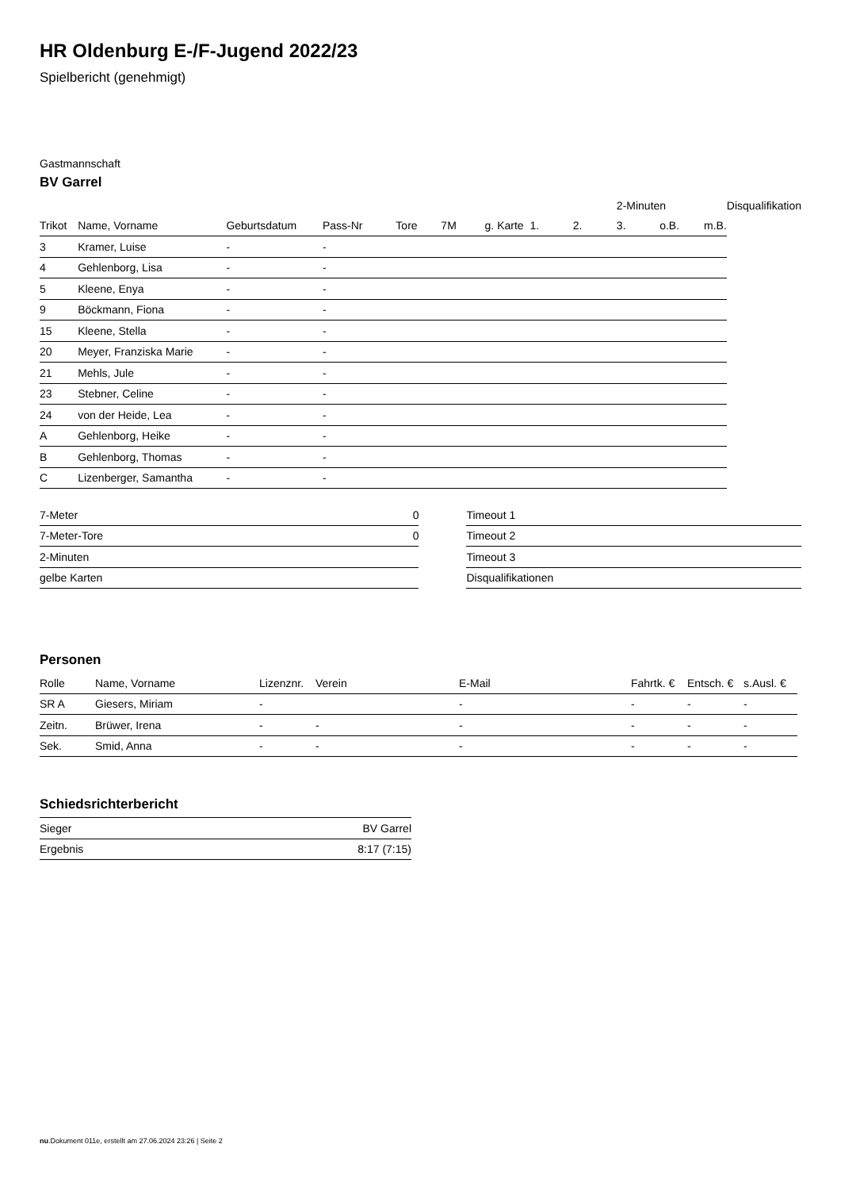HR Oldenburg E-/F-Jugend 2022/23
Spielbericht (genehmigt)
Gastmannschaft
BV Garrel
| | | | | | | | | | 2-Minuten | | | Disqualifikation |
| --- | --- | --- | --- | --- | --- | --- | --- | --- | --- | --- | --- | --- |
| Trikot | Name, Vorname | Geburtsdatum | Pass-Nr | Tore | 7M | g. Karte | 1. | 2. | 3. | o.B. | m.B. | |
| 3 | Kramer, Luise | - | - | | | | | | | | | |
| 4 | Gehlenborg, Lisa | - | - | | | | | | | | | |
| 5 | Kleene, Enya | - | - | | | | | | | | | |
| 9 | Böckmann, Fiona | - | - | | | | | | | | | |
| 15 | Kleene, Stella | - | - | | | | | | | | | |
| 20 | Meyer, Franziska Marie | - | - | | | | | | | | | |
| 21 | Mehls, Jule | - | - | | | | | | | | | |
| 23 | Stebner, Celine | - | - | | | | | | | | | |
| 24 | von der Heide, Lea | - | - | | | | | | | | | |
| A | Gehlenborg, Heike | - | - | | | | | | | | | |
| B | Gehlenborg, Thomas | - | - | | | | | | | | | |
| C | Lizenberger, Samantha | - | - | | | | | | | | | |
| 7-Meter | 0 |
| 7-Meter-Tore | 0 |
| 2-Minuten | |
| gelbe Karten | |
| Timeout 1 |
| Timeout 2 |
| Timeout 3 |
| Disqualifikationen |
Personen
| Rolle | Name, Vorname | Lizenznr. | Verein | E-Mail | Fahrtk. € | Entsch. € | s.Ausl. € |
| --- | --- | --- | --- | --- | --- | --- | --- |
| SR A | Giesers, Miriam | - | | - | - | - | - |
| Zeitn. | Brüwer, Irena | - | - | - | - | - | - |
| Sek. | Smid, Anna | - | - | - | - | - | - |
Schiedsrichterbericht
| Sieger | BV Garrel |
| Ergebnis | 8:17 (7:15) |
nu.Dokument 011e, erstellt am 27.06.2024 23:26 | Seite 2